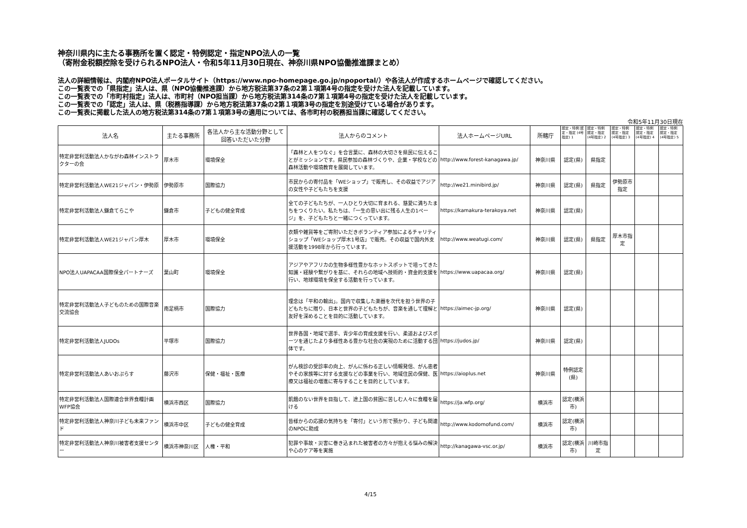神奈川県内に主たる事務所を置く認定・特例認定・指定NPO法人の一覧
（寄附金税額控除を受けられるNPO法人・令和5年11月30日現在、神奈川県NPO協働推進課まとめ）
法人の詳細情報は、内閣府NPO法人ポータルサイト（https://www.npo-homepage.go.jp/npoportal/）や各法人が作成するホームページで確認してください。
この一覧表での「県指定」法人は、県（NPO協働推進課）から地方税法第37条の2第１項第4号の指定を受けた法人を記載しています。
この一覧表での「市町村指定」法人は、市町村（NPO担当課）から地方税法第314条の7第１項第4号の指定を受けた法人を記載しています。
この一覧表での「認定」法人は、県（税務指導課）から地方税法第37条の2第１項第3号の指定を別途受けている場合があります。
この一覧表に掲載した法人の地方税法第314条の7第１項第3号の適用については、各市町村の税務担当課に確認してください。
令和5年11月30日現在
| 法人名 | 主たる事務所 | 各法人から主な活動分野として回答いただいた分野 | 法人からのコメント | 法人ホームページURL | 所轄庁 | 認定・特例 認定・指定 (4号指定) 1 | 認定・特例 認定・指定 (4号指定) 2 | 認定・特例 認定・指定 (4号指定) 3 | 認定・特例 認定・指定 (4号指定) 4 | 認定・特例 認定・指定 (4号指定) 5 |
| --- | --- | --- | --- | --- | --- | --- | --- | --- | --- | --- |
| 特定非営利活動法人かながわ森林インストラクターの会 | 厚木市 | 環境保全 | 「森林と人をつなぐ」を合言葉に、森林の大切さを県民に伝えることがミッションです。県民参加の森林づくりや、企業・学校などの森林活動や環境教育を展開しています。 | http://www.forest-kanagawa.jp/ | 神奈川県 | 認定(県) | 県指定 | | | |
| 特定非営利活動法人WE21ジャパン・伊勢原 | 伊勢原市 | 国際協力 | 市民からの寄付品を「WEショップ」で販売し、その収益でアジアの女性や子どもたちを支援 | http://we21.minibird.jp/ | 神奈川県 | 認定(県) | 県指定 | 伊勢原市指定 | | |
| 特定非営利活動法人鎌倉てらこや | 鎌倉市 | 子どもの健全育成 | 全ての子どもたちが、一人ひとり大切に育まれる、慈愛に満ちたまちをつくりたい。私たちは、「一生の思い出に残る人生の1ページ」を、子どもたちと一緒につくっています。 | https://kamakura-terakoya.net | 神奈川県 | 認定(県) | | | | |
| 特定非営利活動法人WE21ジャパン厚木 | 厚木市 | 環境保全 | 衣類や雑貨等をご寄附いただきボランティア参加によるチャリティショップ「WEショップ厚木1号店」で販売。その収益で国内外支援活動を1998年から行っています。 | http://www.weatugi.com/ | 神奈川県 | 認定(県) | 県指定 | 厚木市指定 | | |
| NPO法人UAPACAA国際保全パートナーズ | 葉山町 | 環境保全 | アジアやアフリカの生物多様性豊かなホットスポットで培ってきた知識・経験や繋がりを基に、それらの地域へ技術的・資金的支援を行い、地球環境を保全する活動を行っています。 | https://www.uapacaa.org/ | 神奈川県 | 認定(県) | | | | |
| 特定非営利活動法人子どものための国際音楽交流協会 | 南足柄市 | 国際協力 | 理念は「平和の輸出」。国内で収集した楽器を次代を担う世界の子どもたちに贈り、日本と世界の子どもたちが、音楽を通して理解と友好を深めることを目的に活動しています。 | https://aimec-jp.org/ | 神奈川県 | 認定(県) | | | | |
| 特定非営利活動法人JUDOs | 平塚市 | 国際協力 | 世界各国・地域で選手、青少年の育成支援を行い、柔道およびスポーツを通じたより多様性ある豊かな社会の実現のために活動する団体です。 | https://judos.jp/ | 神奈川県 | 認定(県) | | | | |
| 特定非営利活動法人あいおぷらす | 藤沢市 | 保健・福祉・医療 | がん検診の受診率の向上、がんに係わる正しい情報発信、がん患者やその家族等に対する支援などの事業を行い、地域住民の保健、医療又は福祉の増進に寄与することを目的としています。 | https://aioplus.net | 神奈川県 | 特例認定(県) | | | | |
| 特定非営利活動法人国際連合世界食糧計画WFP協会 | 横浜市西区 | 国際協力 | 飢餓のない世界を目指して、途上国の貧困に苦しむ人々に食糧を届ける | https://ja.wfp.org/ | 横浜市 | 認定(横浜市) | | | | |
| 特定非営利活動法人神奈川子ども未来ファンド | 横浜市中区 | 子どもの健全育成 | 皆様からの応援の気持ちを「寄付」という形で預かり、子ども関連のNPOに助成 | http://www.kodomofund.com/ | 横浜市 | 認定(横浜市) | | | | |
| 特定非営利活動法人神奈川被害者支援センター | 横浜市神奈川区 | 人権・平和 | 犯罪や事故・災害に巻き込まれた被害者の方々が抱える悩みの解決や心のケア等を実施 | http://kanagawa-vsc.or.jp/ | 横浜市 | 認定(横浜市) | 川崎市指定 | | | |
4/15